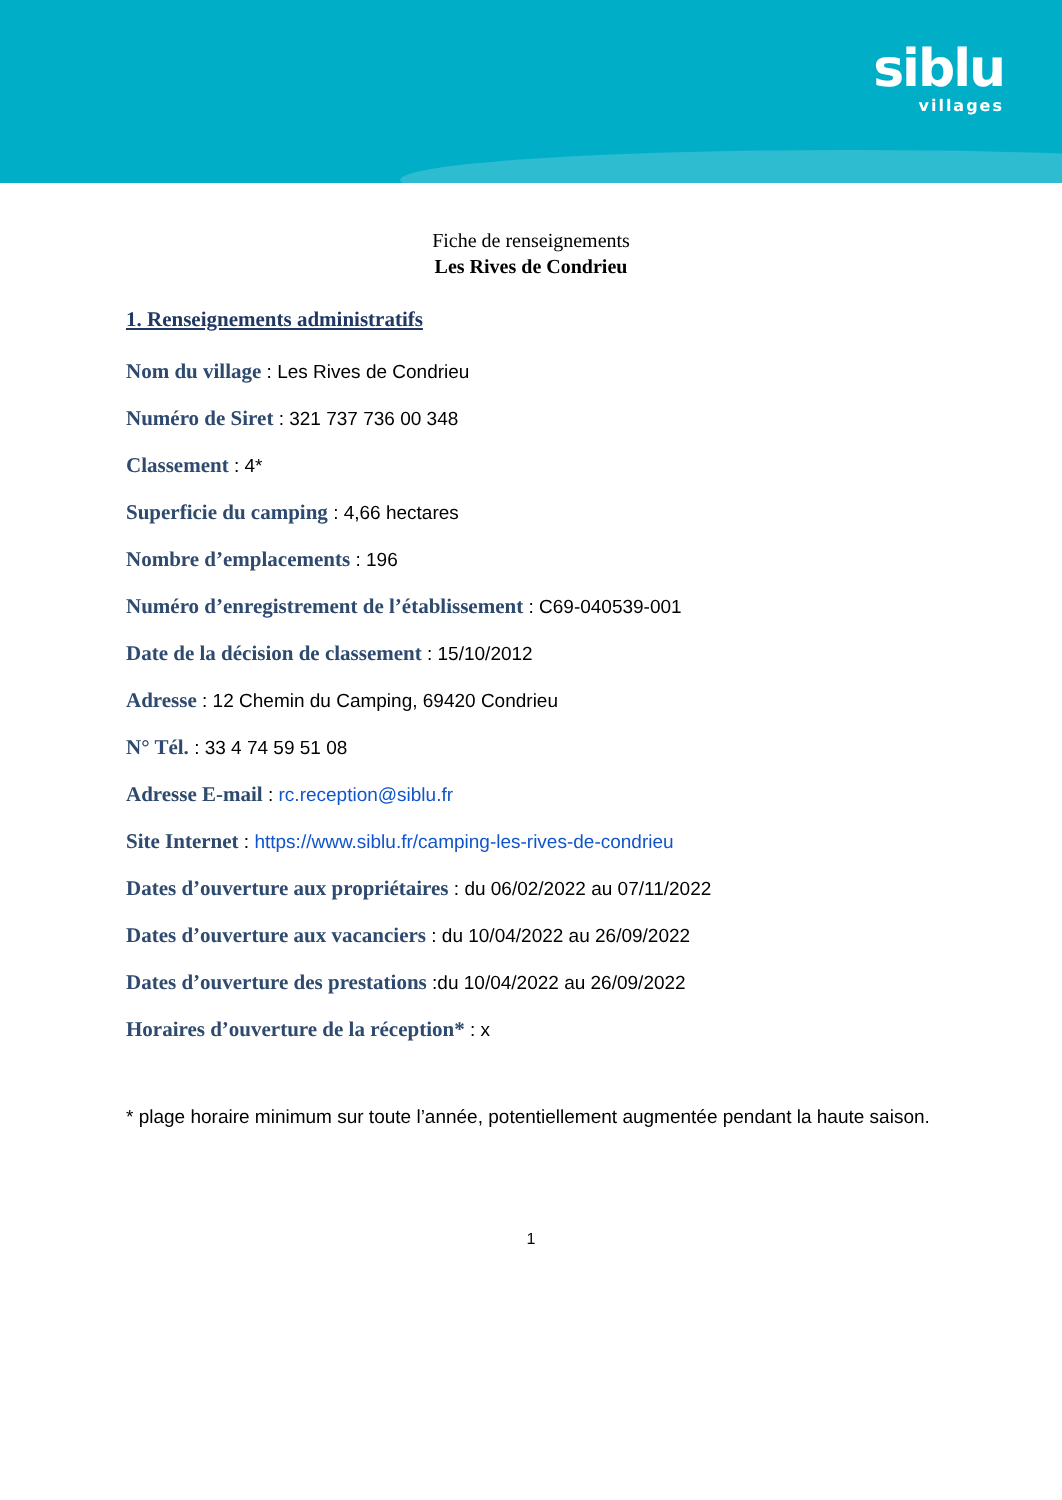siblu
villages
Fiche de renseignements
Les Rives de Condrieu
1. Renseignements administratifs
Nom du village : Les Rives de Condrieu
Numéro de Siret : 321 737 736 00 348
Classement : 4*
Superficie du camping : 4,66 hectares
Nombre d’emplacements : 196
Numéro d’enregistrement de l’établissement : C69-040539-001
Date de la décision de classement : 15/10/2012
Adresse : 12 Chemin du Camping, 69420 Condrieu
N° Tél. : 33 4 74 59 51 08
Adresse E-mail : rc.reception@siblu.fr
Site Internet : https://www.siblu.fr/camping-les-rives-de-condrieu
Dates d’ouverture aux propriétaires : du 06/02/2022 au 07/11/2022
Dates d’ouverture aux vacanciers : du 10/04/2022 au 26/09/2022
Dates d’ouverture des prestations :du 10/04/2022 au 26/09/2022
Horaires d’ouverture de la réception* : x
* plage horaire minimum sur toute l’année, potentiellement augmentée pendant la haute saison.
1